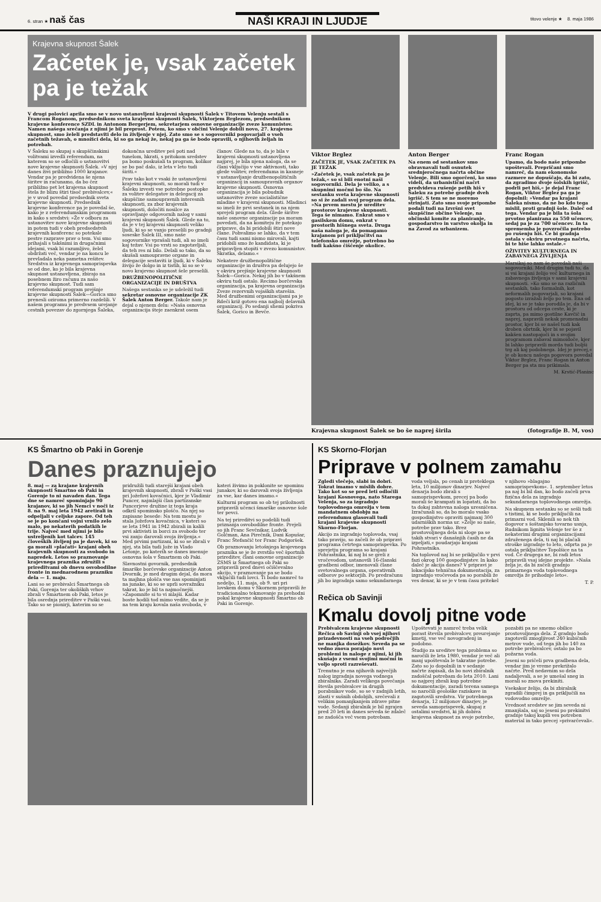6. stran ★ naš čas NAŠI KRAJI IN LJUDJE titovo velenje ★ 8. maja 1986
Krajevna skupnost Šalek
Začetek je, vsak začetek pa je težak
V drugi polovici aprila smo se v novo ustanovljeni krajevni skupnosti Šalek v Titovem Velenju sestali s Francom Roganom, predsednikom sveta krajevne skupnosti Šalek, Viktorjem Brglezom, predsednikom krajevne konference SZDL in Antonom Bergerjem, sekretarjem osnovne organizacije zveze komunistov. Namen našega srečanja z njimi je bil preprost. Potem, ko smo v občini Velenje dobili novo, 27. krajevno skupnost, smo želeli predstaviti delo in življenje v njej. Zato smo se s sogovorniki pogovarjali o vseh začetnih težavah, o množici dela, ki so ga nekaj že, nekaj pa ga še bodo opravili, o njihovih željah in potrebah.
V Šaleku so skupaj s skupščinskimi volitvami izvedli referendum, na katerem so se odločili o ustanovitvi nove krajevne skupnosti Šalek. »V njej danes živi približno 1000 krajanov. Vendar pa je predvidena še njena širitev in računamo, da bo čez približno pet let krajevna skupnost štela že blizu štiri tisoč prebivalcev,« je v uvod povedal predsednik sveta krajevne skupnosti. Predsednik krajevne konference pa je povedal še, kako je z referendumskim programom in kako s sredstvi: »Že v odboru za ustanovitev nove krajevne skupnosti in potem tudi v obeh predsedstvih krajevnih konferenc so potekale pestre razprave prav o tem. Vsi smo prihajali s takšnimi in drugačnimi idejami, vsak bi razumljivo, želel obdržati več, vendar je na koncu le prevladala neka pametna rešitev. Sredstva iz krajevnega samoprispevka se od dne, ko je bila krajevna skupnost ustanovljena, zbirajo na posebnem žiro računu za našo krajevno skupnost. Tudi sam referendumski program prejšnje krajevne skupnosti Šalek—Gorica smo prenesli oziroma primerno razdelili. V našem programu je predvsem urejanje cestnih povezav do zgornjega Šaleka, dokončna ureditev peš poti nad tunelom, hkrati, s pritokom sredstev pa bomo poskušali ta program, kolikor se bo pač dalo, iz leta v leto tudi širiti.«
Prav tako kot v vsaki že ustanovljeni krajevni skupnosti, so morali tudi v Šaleku izvesti vse potrebne postopke za volitev delegatov in delegacij za skupščine samoupravnih interesnih skupnosti, za zbor krajevnih skupnosti, določiti nosilce za opravljanje odgovornih nalog v sami krajevni skupnosti Šalek. Glede na to, da je v tej krajevni skupnosti veliko ljudi, ki so se vanjo preselili po gradnji soseske Šalek III, smo naše sogovornike vprašali tudi, ali so imeli kaj težav. Vsi po vrsti so zagotavljali, da teh res ni bilo. Delali so tako, da so skušali samoupravne organe in delegacije sestaviti iz ljudi, ki v Šaleku živijo že dolgo in iz tistih, ki so se v novo krajevno skupnost šele preselili.
DRUŽBENOPOLITIČNE ORGANIZACIJE IN DRUŠTVA
Našega sestanka se je udeležil tudi sekretar osnovne organizacije ZK Šalek Anton Berger. Takole nam je dejal o njenem delu: »Naša osnovna organizacija šteje zaenkrat osem članov. Glede na to, da je bila v krajevni skupnosti ustanovljena najprej, je bila njena naloga, da se člani vključijo v vse aktivnosti, tako glede volitev, referenduma in kasneje v ustanavljanje družbenopolitičnih organizacij in samoupravnih organov krajevne skupnosti. Osnovna organizacija je bila pobudnik ustanovitve zveze socialistične mladine v krajevni skupnosti. Mladinci so imeli že prvi sestanek in na njem sprejeli program dela. Glede širitve naše osnovne organizacije pa moram povedati, da na komiteju že potekajo priprave, da bi pridobili štiri nove člane. Pohvalimo se lahko, da v tem času tudi sami nismo mirovali, kajti pridobili smo že kandidata, ki je pripravljen stopiti v zvezo komunistov. Skratka, delamo.«
Nekatere družbenopolitične organizacije in društva pa delujejo še v okviru prejšnje krajevne skupnosti Šalek—Gorica. Nekaj jih bo v takšnem okviru tudi ostalo. Recimo borčevska organizacija, pa krajevna organizacija Zveze rezervnih vojaških starešin. Med družbenimi organizacijami pa je Rdeči križ gotovo ena najbolj delavnih organizacij. Po sedanji shemi pokriva Šalek, Gorico in Bevče.
Viktor Brglez
ZAČETEK JE, VSAK ZAČETEK PA JE TEŽAK
»Začetek je, vsak začetek pa je težak,« so si bili enotni naši sogovorniki. Dela je veliko, a s skupnimi močmi bo šlo. Na sestanku sveta krajevne skupnosti so si že zadali svoj program dela. »Na prvem mestu je ureditev prostorov krajevne skupnosti. Tega še nimamo. Enkrat smo v gasilskem domu, enkrat v prostorih hišnega sveta. Druga naša naloga je, da pomagamo krajanom pri priključitvi na telefonsko omrežje, potrebno bo tudi kakšno čiščenje okolice.
Anton Berger
Na enem od sestankov smo obravnavali tudi osnutek srednjeročnega načrta občine Velenje. Bili smo ogorčeni, ko smo videli, da urbanistični načrt predvideva rušenje petih hiš v Šaleku za potrebe gradnje dveh igrišč. S tem se ne moremo strinjati. Zato smo svoje pripombe podali tudi na Izvršni svet skupščine občine Velenje, na občinski komite za planiranje, gospodarstvo in varstvo okolja in na Zavod za urbanizem.
Franc Rogan
Upamo, da bodo naše pripombe upoštevali. Prepričani smo namreč, da nam ekonomske razmere ne dopuščajo, da bi zato, da zgradimo dvoje šolskih igrišč, podrli pet hiš,« je dejal Franc Rogan, Viktor Brglez pa ga je dopolnil: »Vendar pa krajani Šaleka nismo, da ne bo kdo tega mislil, proti gradnji šole. Daleč od tega. Vendar pa je bila ta šola prvotno planirana za 550 učencev, sedaj pa je za 700 učencev. In ta sprememba je povzročila potrebo po rušenju hiš. Če bi gradnja ostala v okviru prvotnega načrta, bi te hiše lahko ostale.«
OŽIVITEV KULTURNEGA IN ZABAVNEGA ŽIVLJENJA
Marsikaj so nam še povedali naši sogovorniki. Med drugim tudi to, da si vsi krajani želijo več kulturnega in zabavnega življenja v sami krajevni skupnosti. »Ko smo se na različnih sestankih, tako formalnih, kot neformalih pogovarjali, so krajani pogosto izražali željo po tem. Ena od idej, ki se je tako porodila je, da bi v prostoru od odcepa ceste, ki je zaprta, pa mimo gostilne Kavčič in naprej, napravili nekak promenadni prostor, kjer bi se našel tudi kak droben obrtnik, kjer bi se pojavil kakšen nastopajoči in s svojim programom zabaval mimoidoče, kjer bi lahko pripravili morda tudi boljši trg ali kaj podobnega. Idej je precej,« je ob koncu našega pogovora povedal Viktor Brglez, Franc Rogan in Anton Berger pa sta mu prikimala.
M. Krstić-Planinc
Krajevna skupnost Šalek se bo še naprej širila (fotografije B. M, vos)
KS Šmartno ob Paki in Gorenje
Danes praznujejo
8. maj — za krajane krajevnih skupnosti Šmartno ob Paki in Gorenje to ni navaden dan. Tega dne se namreč spominjajo 90 krajanov, ki so jih Nemci v noči iz 8. na 9. maj leta 1942 aretirali in odpeljali v celjske zapore. Od teh se je po končani vojni vrnilo zelo malo, po nekaterih podatkih le trije. Največ med njimi je bilo ustreljenih kot talcev. 145 človeških življenj pa je davek, ki so ga morali »plačati« krajani obeh krajevnih skupnosti za svobodo in napredek. Letos so praznovanje krajevnega praznika združili s prireditvami ob dnevu osvobodilne fronte in mednarodnem prazniku dela — 1. maju.
Lani so se prebivalci Šmartnega ob Paki, Gorenja ter okoliških vrhov zbrali v Šmartnem ob Paki, letos je bila osrednja prireditev v Paški vasi. Tako so se pionirji, katerim so se pridružili tudi starejši krajani obeh krajevnih skupnosti, zbrali v Paški vasi pri Jožefovi kovačnici, kjer je Vladimir Puncer, najmlajši član partizanske Puncerjeve družine iz tega kraja odkril spominsko ploščo. Na njej so zapisane besede: Na tem mestu je stala Jožefova kovačnica, v kateri so se leta 1941 in 1942 zbirali in kalili prvi aktivisti in borci za svobodo ter vsi zanjo darovali svoja življenja.« Med prvimi partizani, ki so se zbrali v njej, sta bila tudi Jože in Vlado Letonje, po katerih se danes imenuje osnovna šola v Šmartnem ob Paki.
Slavnostni govornik, predsednik šmarške borčevske organizacije Anton Dvornik, je med drugim dejal, da mora ta majhna plošča vse nas spominjati na junake, ki so se uprli sovražniku takrat, ko je bil ta najmočnejši. »Zapomnite si to vi mlajši. Kadar boste hodili tod mimo vedite, da se je na tem kraju kovala naša svoboda, v kateri živimo in poklonite se spominu junakov, ki so darovali svoja življenja za vse, kar danes imamo.«
Kulturni program so ob tej priložnosti pripravili učenci šmarške osnovne šole ter pevci.
Na tej prireditvi so podelili tudi priznanja osvobodilne fronte. Prejeli so jih Franc Sevčnikar, Ludvik Golčman, Ana Pirečnik, Dani Kopušar, Franc Štefančič ter Franc Podgoršek.
Ob praznovanju letošnjega krajevnega praznika se je že zvrstilo več športnih prireditev, člani osnovne organizacije ZSMS iz Šmartnega ob Paki so pripravili pred dnevi očiščevalno akcijo, v praznovanje pa se bodo vključili tudi lovci. Ti bodo namreč to nedeljo, 11. maja, ob 9. uri pri lovskem domu v Skornem pripravili že tradicionalno tekmovanje za prehodni pokal krajevne skupnosti Šmartno ob Paki in Gorenje.
KS Skorno-Florjan
Priprave v polnem zamahu
Zgledi vlečejo, slabi in dobri. Tokrat imamo v mislih dobre. Tako kot so se pred leti odločili krajani Kosnovega, nato Starega Velenja, so za izgradnjo toplovodnega omrežja v tem mandatnem obdobju na referendumu glasovali tudi krajani krajevne skupnosti Skorno-Florjan.
Akcijo za izgradnjo toplovoda, vsaj tako pravijo, so začeli že ob pripravi programa četrtega samoprispevka. Po sprejetju programa so krajani Pohrastnika, ki naj bi se greli z vročevodom, ustanovili 16-članski gradbeni odbor, imenovali člane svetovalnega organa, operativnih odborov po sektorjih. Po predračunu jih bo izgradnja samo sekundarnega voda veljala, po cenah iz preteklega leta, 10 milijonov dinarjev. Največ denarja bodo zbrali s samoprispevkom, precej pa bodo morali še krampati in lopatati, da bo ta dokaj zahtevna naloga uresničena. Izračunali so, da bo moralo vsako gospodinjstvo opraviti najmanj 300 udarniških norma ur. »Želje so naše, potrebe prav tako. Brez prostovoljnega dela ni sloge pa se takih stvari v današnjih časih ne da izpeljati,« poudarjajo krajani Pohrastnika.
Na toplovod naj bi se priključilo v prvi fazi okrog 100 gospodinjstev. In kako daleč je akcija danes? V pripravi je lokacijsko tehnična dokumentacija, za izgradnjo vročevoda pa so porabili že ves denar, ki se je v tem času pritekel v njihovo »blagajno samoprispevkom«. 1. september letos pa naj bi bil dan, ko bodo začeli prva fizična dela za izgradnjo sekundarnega toplovodnega omrežja.
Na skupnem sestanku so se sešli tudi s tistimi, ki se bodo priključili na primarni vod. Sklenili so nek tih dogovor s šoštanjsko tovarno usnja, Rudnikom lignita Velenje ter še z nekaterimi drugimi organizacijami združenega dela, ti naj bi plačali stroške izgradnje to leto, odprta pa je ostala priključitev Topolšice na ta vod. Če drugega ne, bi radi letos pripravili vsaj idejne projekte. »Naša želja je, da bi začeli gradnjo primarnega voda toplovodnega omrežja že prihodnje leto«.
T. P.
Rečica ob Savinji
Kmalu dovolj pitne vode
Prebivalcem krajevne skupnosti Rečica ob Savinji ob vsej njihovi prizadevnosti na vseh področjih ne manjka dosežkov. Seveda pa se vedno znova porajajo novi problemi in naloge z njimi, ki jih skušajo z vsemi svojimi močmi in voljo sproti razreševati.
Trenutno je ena njihovih največjih nalog izgradnja novega vodnega zbiralnika. Zaradi velikega povečanja števila prebivalcev in drugih porabnikov vode, so se v zadnjih letih, zlasti v sušnih obdobjih, srečevali z velikim pomanjkanjem zdrave pitne vode. Sedanji zbiralnik je bil zgrajen pred 20 leti in danes seveda še zdaleč ne zadošča več vsem potrebam. Upoštevati je namreč treba velik porast števila prebivalcev, preurejanje kmetij, vse več novogradenj in podobno.
Študijo za ureditev tega problema so naročili že leta 1980, vendar je več ali manj upoštevala le takratne potrebe. Zato so jo dopolnili in v sedanje načrte zapisali, da bo novi zbiralnik zadoščal potrebam do leta 2010. Lani so najprej zbrali kup potrebne dokumentacije, zaradi terena samega so naročili geološke raziskave in zagotovili sredstva. Vir potrebnega denarja, 12 milijonov dinarjev, je seveda samoprispevek, skupaj z ostalimi sredstvi, ki jih dobiva krajevna skupnost za svoje potrebe, pozabiti pa ne smemo obilice prostovoljnega dela. Z gradnjo bodo zagotovili zmogljivost 240 kubičnih metrov vode, od tega jih bo 140 za potrebe prebivalcev, ostalo pa bo požarna voda.
Jeseni so pričeli prva gradbena dela, vendar jim je vreme prekrižalo načrte. Pred nedavnim so dela nadaljevali, a se je umešal sneg in morali so znova prekiniti.
Vsekakor želijo, da bi zbiralnik zgradili čimprej in ga priključili na vodovodno omrežje.
Vrednost sredstev se jim seveda ni zmanjšala, saj so jeseni po prekinitvi gradnje takoj kupili ves potreben material in tako precej »privarčevali«.